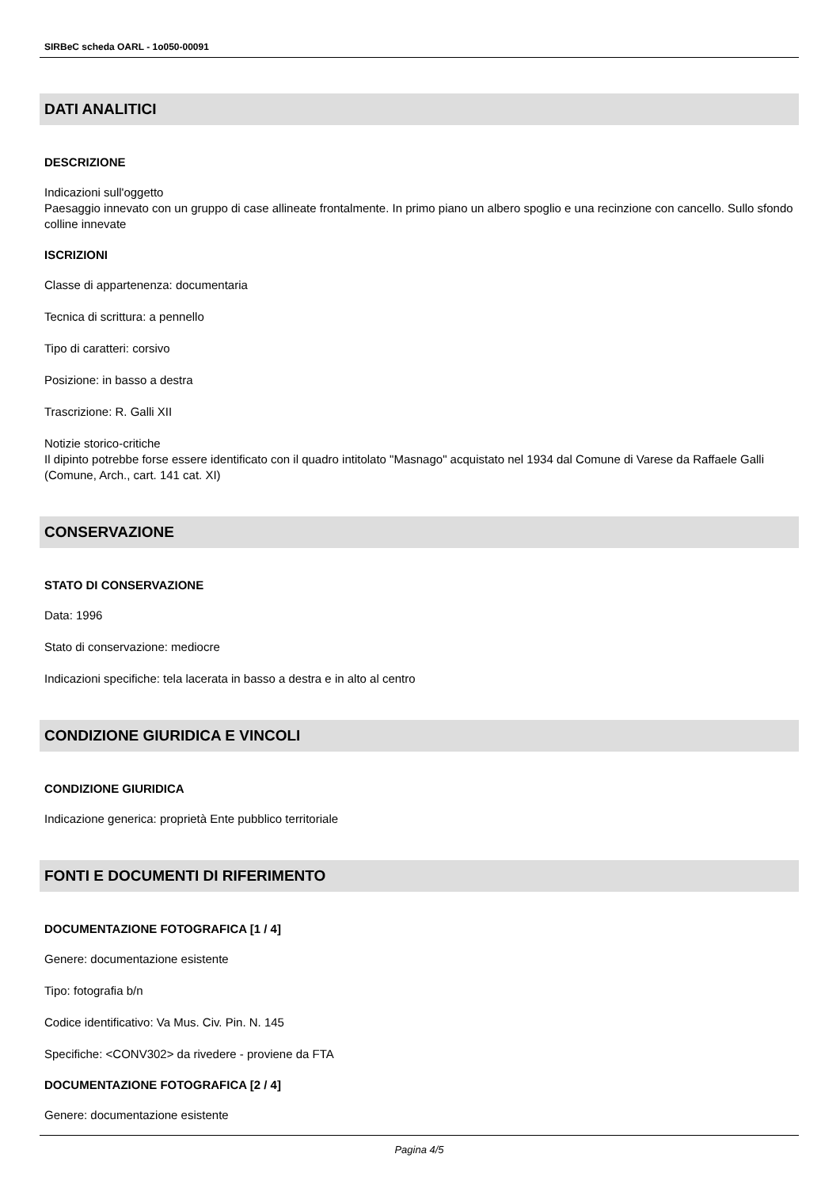SIRBeC scheda OARL - 1o050-00091
DATI ANALITICI
DESCRIZIONE
Indicazioni sull'oggetto
Paesaggio innevato con un gruppo di case allineate frontalmente. In primo piano un albero spoglio e una recinzione con cancello. Sullo sfondo colline innevate
ISCRIZIONI
Classe di appartenenza: documentaria
Tecnica di scrittura: a pennello
Tipo di caratteri: corsivo
Posizione: in basso a destra
Trascrizione: R. Galli XII
Notizie storico-critiche
Il dipinto potrebbe forse essere identificato con il quadro intitolato "Masnago" acquistato nel 1934 dal Comune di Varese da Raffaele Galli (Comune, Arch., cart. 141 cat. XI)
CONSERVAZIONE
STATO DI CONSERVAZIONE
Data: 1996
Stato di conservazione: mediocre
Indicazioni specifiche: tela lacerata in basso a destra e in alto al centro
CONDIZIONE GIURIDICA E VINCOLI
CONDIZIONE GIURIDICA
Indicazione generica: proprietà Ente pubblico territoriale
FONTI E DOCUMENTI DI RIFERIMENTO
DOCUMENTAZIONE FOTOGRAFICA [1 / 4]
Genere: documentazione esistente
Tipo: fotografia b/n
Codice identificativo: Va Mus. Civ. Pin. N. 145
Specifiche: <CONV302> da rivedere - proviene da FTA
DOCUMENTAZIONE FOTOGRAFICA [2 / 4]
Genere: documentazione esistente
Pagina 4/5